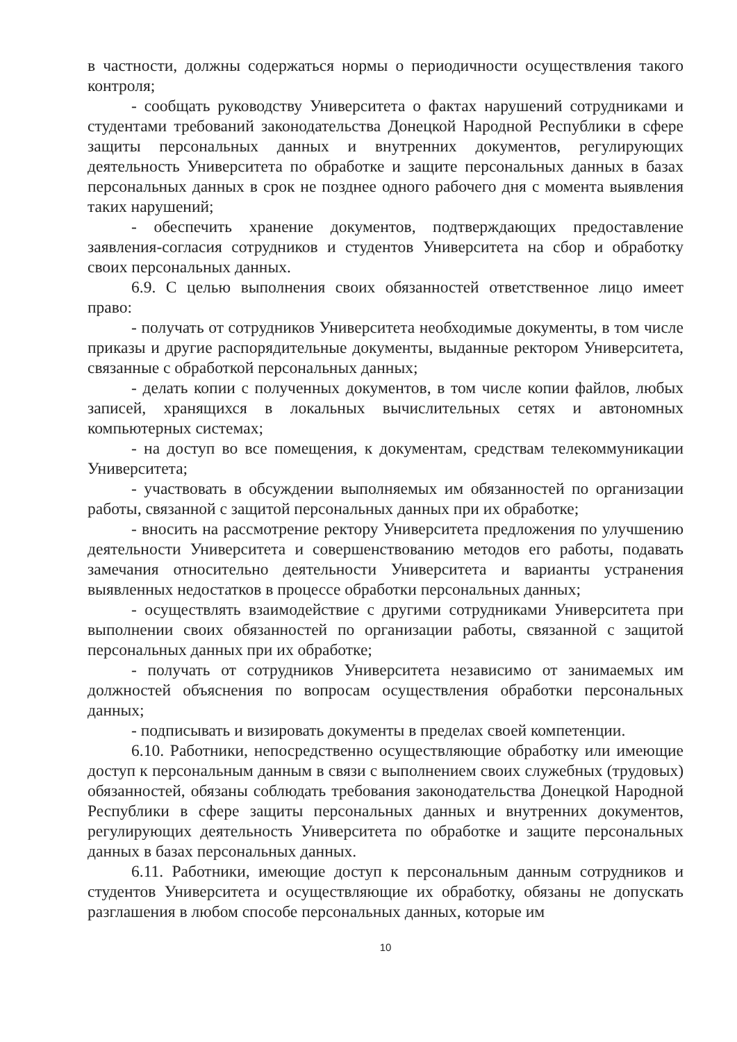в частности, должны содержаться нормы о периодичности осуществления такого контроля;
- сообщать руководству Университета о фактах нарушений сотрудниками и студентами требований законодательства Донецкой Народной Республики в сфере защиты персональных данных и внутренних документов, регулирующих деятельность Университета по обработке и защите персональных данных в базах персональных данных в срок не позднее одного рабочего дня с момента выявления таких нарушений;
- обеспечить хранение документов, подтверждающих предоставление заявления-согласия сотрудников и студентов Университета на сбор и обработку своих персональных данных.
6.9. С целью выполнения своих обязанностей ответственное лицо имеет право:
- получать от сотрудников Университета необходимые документы, в том числе приказы и другие распорядительные документы, выданные ректором Университета, связанные с обработкой персональных данных;
- делать копии с полученных документов, в том числе копии файлов, любых записей, хранящихся в локальных вычислительных сетях и автономных компьютерных системах;
- на доступ во все помещения, к документам, средствам телекоммуникации Университета;
- участвовать в обсуждении выполняемых им обязанностей по организации работы, связанной с защитой персональных данных при их обработке;
- вносить на рассмотрение ректору Университета предложения по улучшению деятельности Университета и совершенствованию методов его работы, подавать замечания относительно деятельности Университета и варианты устранения выявленных недостатков в процессе обработки персональных данных;
- осуществлять взаимодействие с другими сотрудниками Университета при выполнении своих обязанностей по организации работы, связанной с защитой персональных данных при их обработке;
- получать от сотрудников Университета независимо от занимаемых им должностей объяснения по вопросам осуществления обработки персональных данных;
- подписывать и визировать документы в пределах своей компетенции.
6.10. Работники, непосредственно осуществляющие обработку или имеющие доступ к персональным данным в связи с выполнением своих служебных (трудовых) обязанностей, обязаны соблюдать требования законодательства Донецкой Народной Республики в сфере защиты персональных данных и внутренних документов, регулирующих деятельность Университета по обработке и защите персональных данных в базах персональных данных.
6.11. Работники, имеющие доступ к персональным данным сотрудников и студентов Университета и осуществляющие их обработку, обязаны не допускать разглашения в любом способе персональных данных, которые им
10